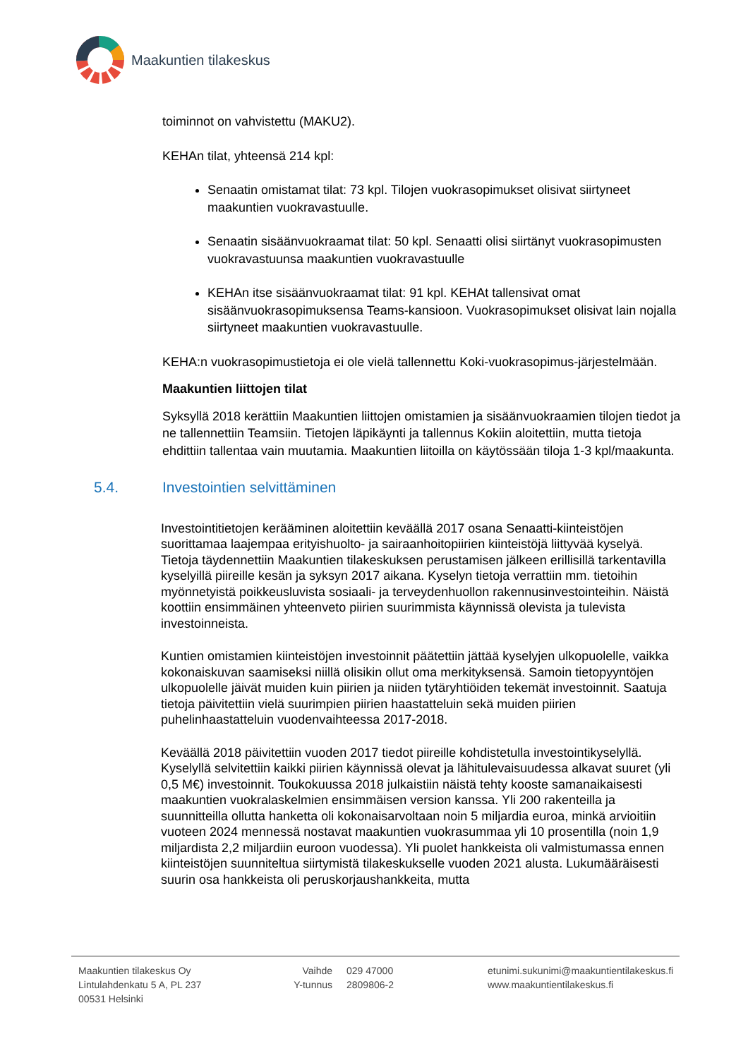Maakuntien tilakeskus
toiminnot on vahvistettu (MAKU2).
KEHAn tilat, yhteensä 214 kpl:
Senaatin omistamat tilat: 73 kpl. Tilojen vuokrasopimukset olisivat siirtyneet maakuntien vuokravastuulle.
Senaatin sisäänvuokraamat tilat: 50 kpl. Senaatti olisi siirtänyt vuokrasopimusten vuokravastuunsa maakuntien vuokravastuulle
KEHAn itse sisäänvuokraamat tilat: 91 kpl. KEHAt tallensivat omat sisäänvuokrasopimuksensa Teams-kansioon. Vuokrasopimukset olisivat lain nojalla siirtyneet maakuntien vuokravastuulle.
KEHA:n vuokrasopimustietoja ei ole vielä tallennettu Koki-vuokrasopimus-järjestelmään.
Maakuntien liittojen tilat
Syksyllä 2018 kerättiin Maakuntien liittojen omistamien ja sisäänvuokraamien tilojen tiedot ja ne tallennettiin Teamsiin. Tietojen läpikäynti ja tallennus Kokiin aloitettiin, mutta tietoja ehdittiin tallentaa vain muutamia. Maakuntien liitoilla on käytössään tiloja 1-3 kpl/maakunta.
5.4. Investointien selvittäminen
Investointitietojen kerääminen aloitettiin keväällä 2017 osana Senaatti-kiinteistöjen suorittamaa laajempaa erityishuolto- ja sairaanhoitopiirien kiinteistöjä liittyvää kyselyä. Tietoja täydennettiin Maakuntien tilakeskuksen perustamisen jälkeen erillisillä tarkentavilla kyselyillä piireille kesän ja syksyn 2017 aikana. Kyselyn tietoja verrattiin mm. tietoihin myönnetyistä poikkeusluvista sosiaali- ja terveydenhuollon rakennusinvestointeihin. Näistä koottiin ensimmäinen yhteenveto piirien suurimmista käynnissä olevista ja tulevista investoinneista.
Kuntien omistamien kiinteistöjen investoinnit päätettiin jättää kyselyjen ulkopuolelle, vaikka kokonaiskuvan saamiseksi niillä olisikin ollut oma merkityksensä. Samoin tietopyyntöjen ulkopuolelle jäivät muiden kuin piirien ja niiden tytäryhtiöiden tekemät investoinnit. Saatuja tietoja päivitettiin vielä suurimpien piirien haastatteluin sekä muiden piirien puhelinhaastatteluin vuodenvaihteessa 2017-2018.
Keväällä 2018 päivitettiin vuoden 2017 tiedot piireille kohdistetulla investointikyselyllä. Kyselyllä selvitettiin kaikki piirien käynnissä olevat ja lähitulevaisuudessa alkavat suuret (yli 0,5 M€) investoinnit. Toukokuussa 2018 julkaistiin näistä tehty kooste samanaikaisesti maakuntien vuokralaskelmien ensimmäisen version kanssa. Yli 200 rakenteilla ja suunnitteilla ollutta hanketta oli kokonaisarvoltaan noin 5 miljardia euroa, minkä arvioitiin vuoteen 2024 mennessä nostavat maakuntien vuokrasummaa yli 10 prosentilla (noin 1,9 miljardista 2,2 miljardiin euroon vuodessa). Yli puolet hankkeista oli valmistumassa ennen kiinteistöjen suunniteltua siirtymistä tilakeskukselle vuoden 2021 alusta. Lukumääräisesti suurin osa hankkeista oli peruskorjaushankkeita, mutta
Maakuntien tilakeskus Oy
Lintulahdenkatu 5 A, PL 237
00531 Helsinki
Vaihde
Y-tunnus
029 47000
2809806-2
etunimi.sukunimi@maakuntientilakeskus.fi
www.maakuntientilakeskus.fi